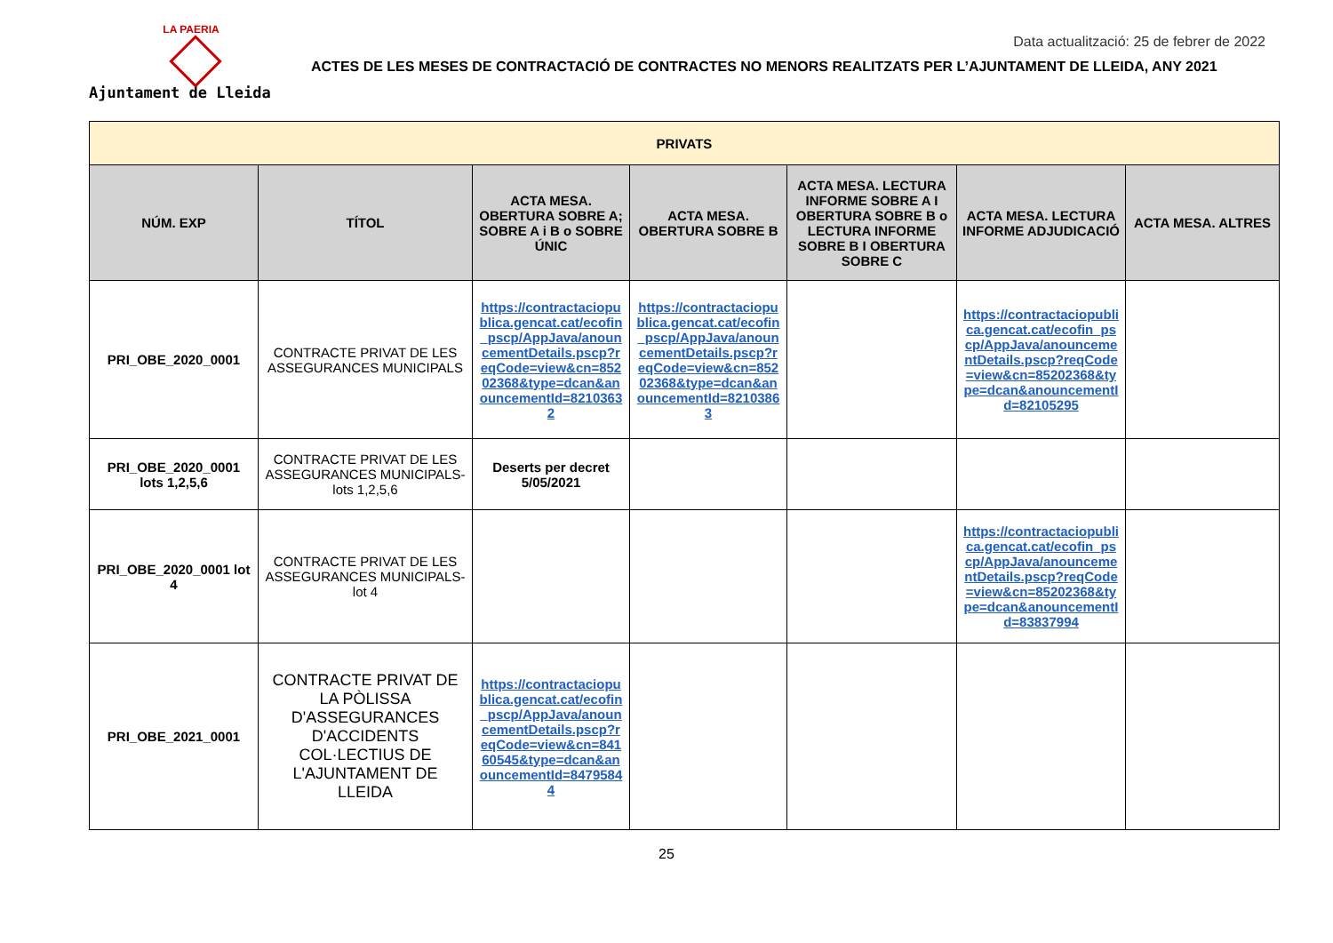LA PAERIA
Ajuntament de Lleida
Data actualització: 25 de febrer de 2022
ACTES DE LES MESES DE CONTRACTACIÓ DE CONTRACTES NO MENORS REALITZATS PER L’AJUNTAMENT DE LLEIDA, ANY 2021
| PRIVATS | | | | | | |
| --- | --- | --- | --- | --- | --- | --- |
| NÚM. EXP | TÍTOL | ACTA MESA. OBERTURA SOBRE A; SOBRE A i B o SOBRE ÚNIC | ACTA MESA. OBERTURA SOBRE B | ACTA MESA. LECTURA INFORME SOBRE A I OBERTURA SOBRE B o LECTURA INFORME SOBRE B I OBERTURA SOBRE C | ACTA MESA. LECTURA INFORME ADJUDICACIÓ | ACTA MESA. ALTRES |
| PRI_OBE_2020_0001 | CONTRACTE PRIVAT DE LES ASSEGURANCES MUNICIPALS | https://contractaciopublica.gencat.cat/ecofin_pscp/AppJava/anouncementDetails.pscp?reqCode=view&cn=85202368&type=dcan&anouncementId=82103632 | https://contractaciopublica.gencat.cat/ecofin_pscp/AppJava/anouncementDetails.pscp?reqCode=view&cn=85202368&type=dcan&anouncementId=82103863 | | https://contractaciopublica.gencat.cat/ecofin_pscp/AppJava/anouncementDetails.pscp?reqCode=view&cn=85202368&type=dcan&anouncementId=82105295 | |
| PRI_OBE_2020_0001 lots 1,2,5,6 | CONTRACTE PRIVAT DE LES ASSEGURANCES MUNICIPALS-lots 1,2,5,6 | Deserts per decret 5/05/2021 | | | | |
| PRI_OBE_2020_0001 lot 4 | CONTRACTE PRIVAT DE LES ASSEGURANCES MUNICIPALS- lot 4 | | | | https://contractaciopublica.gencat.cat/ecofin_pscp/AppJava/anouncementDetails.pscp?reqCode=view&cn=85202368&type=dcan&anouncementId=83837994 | |
| PRI_OBE_2021_0001 | CONTRACTE PRIVAT DE LA PÒLISSA D'ASSEGURANCES D'ACCIDENTS COL·LECTIUS DE L'AJUNTAMENT DE LLEIDA | https://contractaciopublica.gencat.cat/ecofin_pscp/AppJava/anouncementDetails.pscp?reqCode=view&cn=84160545&type=dcan&anouncementId=84795844 | | | | |
25